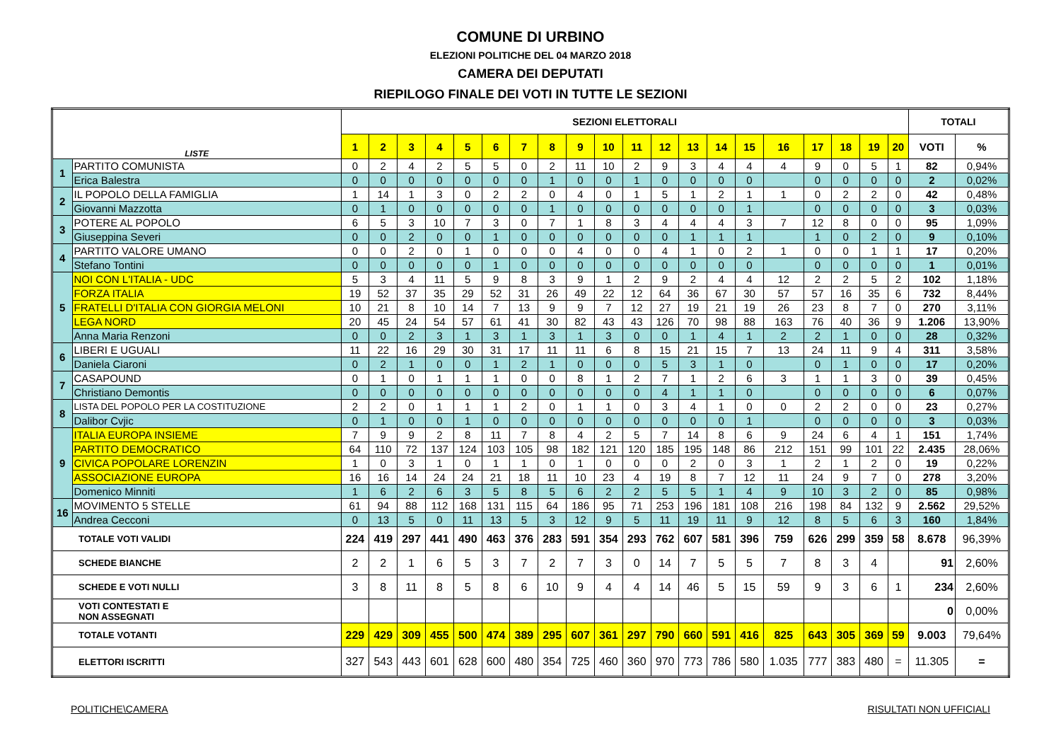COMUNE DI URBINO
ELEZIONI POLITICHE DEL 04 MARZO 2018
CAMERA DEI DEPUTATI
RIEPILOGO FINALE DEI VOTI IN TUTTE LE SEZIONI
| LISTE | | SEZIONI ELETTORALI | | | | | | | | | | | | | | | | | | | | TOTALI | |
| --- | --- | --- | --- | --- | --- | --- | --- | --- | --- | --- | --- | --- | --- | --- | --- | --- | --- | --- | --- | --- | --- | --- | --- |
| | | 1 | 2 | 3 | 4 | 5 | 6 | 7 | 8 | 9 | 10 | 11 | 12 | 13 | 14 | 15 | 16 | 17 | 18 | 19 | 20 | VOTI | % |
| 1 | PARTITO COMUNISTA | 0 | 2 | 4 | 2 | 5 | 5 | 0 | 2 | 11 | 10 | 2 | 9 | 3 | 4 | 4 | 4 | 9 | 0 | 5 | 1 | 82 | 0,94% |
| | Erica Balestra | 0 | 0 | 0 | 0 | 0 | 0 | 0 | 1 | 0 | 0 | 1 | 0 | 0 | 0 | 0 | | 0 | 0 | 0 | 0 | 2 | 0,02% |
| 2 | IL POPOLO DELLA FAMIGLIA | 1 | 14 | 1 | 3 | 0 | 2 | 2 | 0 | 4 | 0 | 1 | 5 | 1 | 2 | 1 | 1 | 0 | 2 | 2 | 0 | 42 | 0,48% |
| | Giovanni Mazzotta | 0 | 1 | 0 | 0 | 0 | 0 | 0 | 1 | 0 | 0 | 0 | 0 | 0 | 0 | 1 | | 0 | 0 | 0 | 0 | 3 | 0,03% |
| 3 | POTERE AL POPOLO | 6 | 5 | 3 | 10 | 7 | 3 | 0 | 7 | 1 | 8 | 3 | 4 | 4 | 4 | 3 | 7 | 12 | 8 | 0 | 0 | 95 | 1,09% |
| | Giuseppina Severi | 0 | 0 | 2 | 0 | 0 | 1 | 0 | 0 | 0 | 0 | 0 | 0 | 1 | 1 | 1 | | 1 | 0 | 2 | 0 | 9 | 0,10% |
| 4 | PARTITO VALORE UMANO | 0 | 0 | 2 | 0 | 1 | 0 | 0 | 0 | 4 | 0 | 0 | 4 | 1 | 0 | 2 | 1 | 0 | 0 | 1 | 1 | 17 | 0,20% |
| | Stefano Tontini | 0 | 0 | 0 | 0 | 0 | 1 | 0 | 0 | 0 | 0 | 0 | 0 | 0 | 0 | 0 | | 0 | 0 | 0 | 0 | 1 | 0,01% |
| 5 | NOI CON L'ITALIA - UDC | 5 | 3 | 4 | 11 | 5 | 9 | 8 | 3 | 9 | 1 | 2 | 9 | 2 | 4 | 4 | 12 | 2 | 2 | 5 | 2 | 102 | 1,18% |
| | FORZA ITALIA | 19 | 52 | 37 | 35 | 29 | 52 | 31 | 26 | 49 | 22 | 12 | 64 | 36 | 67 | 30 | 57 | 57 | 16 | 35 | 6 | 732 | 8,44% |
| | FRATELLI D'ITALIA CON GIORGIA MELONI | 10 | 21 | 8 | 10 | 14 | 7 | 13 | 9 | 9 | 7 | 12 | 27 | 19 | 21 | 19 | 26 | 23 | 8 | 7 | 0 | 270 | 3,11% |
| | LEGA NORD | 20 | 45 | 24 | 54 | 57 | 61 | 41 | 30 | 82 | 43 | 43 | 126 | 70 | 98 | 88 | 163 | 76 | 40 | 36 | 9 | 1.206 | 13,90% |
| | Anna Maria Renzoni | 0 | 0 | 2 | 3 | 1 | 3 | 1 | 3 | 1 | 3 | 0 | 0 | 1 | 4 | 1 | 2 | 2 | 1 | 0 | 0 | 28 | 0,32% |
| 6 | LIBERI E UGUALI | 11 | 22 | 16 | 29 | 30 | 31 | 17 | 11 | 11 | 6 | 8 | 15 | 21 | 15 | 7 | 13 | 24 | 11 | 9 | 4 | 311 | 3,58% |
| | Daniela Ciaroni | 0 | 2 | 1 | 0 | 0 | 1 | 2 | 1 | 0 | 0 | 0 | 5 | 3 | 1 | 0 | | 0 | 1 | 0 | 0 | 17 | 0,20% |
| 7 | CASAPOUND | 0 | 1 | 0 | 1 | 1 | 1 | 0 | 0 | 8 | 1 | 2 | 7 | 1 | 2 | 6 | 3 | 1 | 1 | 3 | 0 | 39 | 0,45% |
| | Christiano Demontis | 0 | 0 | 0 | 0 | 0 | 0 | 0 | 0 | 0 | 0 | 0 | 4 | 1 | 1 | 0 | | 0 | 0 | 0 | 0 | 6 | 0,07% |
| 8 | LISTA DEL POPOLO PER LA COSTITUZIONE | 2 | 2 | 0 | 1 | 1 | 1 | 2 | 0 | 1 | 1 | 0 | 3 | 4 | 1 | 0 | 0 | 2 | 2 | 0 | 0 | 23 | 0,27% |
| | Dalibor Cvjic | 0 | 1 | 0 | 0 | 1 | 0 | 0 | 0 | 0 | 0 | 0 | 0 | 0 | 0 | 1 | | 0 | 0 | 0 | 0 | 3 | 0,03% |
| 9 | ITALIA EUROPA INSIEME | 7 | 9 | 9 | 2 | 8 | 11 | 7 | 8 | 4 | 2 | 5 | 7 | 14 | 8 | 6 | 9 | 24 | 6 | 4 | 1 | 151 | 1,74% |
| | PARTITO DEMOCRATICO | 64 | 110 | 72 | 137 | 124 | 103 | 105 | 98 | 182 | 121 | 120 | 185 | 195 | 148 | 86 | 212 | 151 | 99 | 101 | 22 | 2.435 | 28,06% |
| | CIVICA POPOLARE LORENZIN | 1 | 0 | 3 | 1 | 0 | 1 | 1 | 0 | 1 | 0 | 0 | 0 | 2 | 0 | 3 | 1 | 2 | 1 | 2 | 0 | 19 | 0,22% |
| | ASSOCIAZIONE EUROPA | 16 | 16 | 14 | 24 | 24 | 21 | 18 | 11 | 10 | 23 | 4 | 19 | 8 | 7 | 12 | 11 | 24 | 9 | 7 | 0 | 278 | 3,20% |
| | Domenico Minniti | 1 | 6 | 2 | 6 | 3 | 5 | 8 | 5 | 6 | 2 | 2 | 5 | 5 | 1 | 4 | 9 | 10 | 3 | 2 | 0 | 85 | 0,98% |
| 16 | MOVIMENTO 5 STELLE | 61 | 94 | 88 | 112 | 168 | 131 | 115 | 64 | 186 | 95 | 71 | 253 | 196 | 181 | 108 | 216 | 198 | 84 | 132 | 9 | 2.562 | 29,52% |
| | Andrea Cecconi | 0 | 13 | 5 | 0 | 11 | 13 | 5 | 3 | 12 | 9 | 5 | 11 | 19 | 11 | 9 | 12 | 8 | 5 | 6 | 3 | 160 | 1,84% |
| TOTALE VOTI VALIDI | | 224 | 419 | 297 | 441 | 490 | 463 | 376 | 283 | 591 | 354 | 293 | 762 | 607 | 581 | 396 | 759 | 626 | 299 | 359 | 58 | 8.678 | 96,39% |
| SCHEDE BIANCHE | | 2 | 2 | 1 | 6 | 5 | 3 | 7 | 2 | 7 | 3 | 0 | 14 | 7 | 5 | 5 | 7 | 8 | 3 | 4 | | 91 | 2,60% |
| SCHEDE E VOTI NULLI | | 3 | 8 | 11 | 8 | 5 | 8 | 6 | 10 | 9 | 4 | 4 | 14 | 46 | 5 | 15 | 59 | 9 | 3 | 6 | 1 | 234 | 2,60% |
| VOTI CONTESTATI E NON ASSEGNATI | | | | | | | | | | | | | | | | | | | | | | 0 | 0,00% |
| TOTALE VOTANTI | | 229 | 429 | 309 | 455 | 500 | 474 | 389 | 295 | 607 | 361 | 297 | 790 | 660 | 591 | 416 | 825 | 643 | 305 | 369 | 59 | 9.003 | 79,64% |
| ELETTORI ISCRITTI | | 327 | 543 | 443 | 601 | 628 | 600 | 480 | 354 | 725 | 460 | 360 | 970 | 773 | 786 | 580 | 1.035 | 777 | 383 | 480 | = | 11.305 | = |
POLITICHE\CAMERA RISULTATI NON UFFICIALI